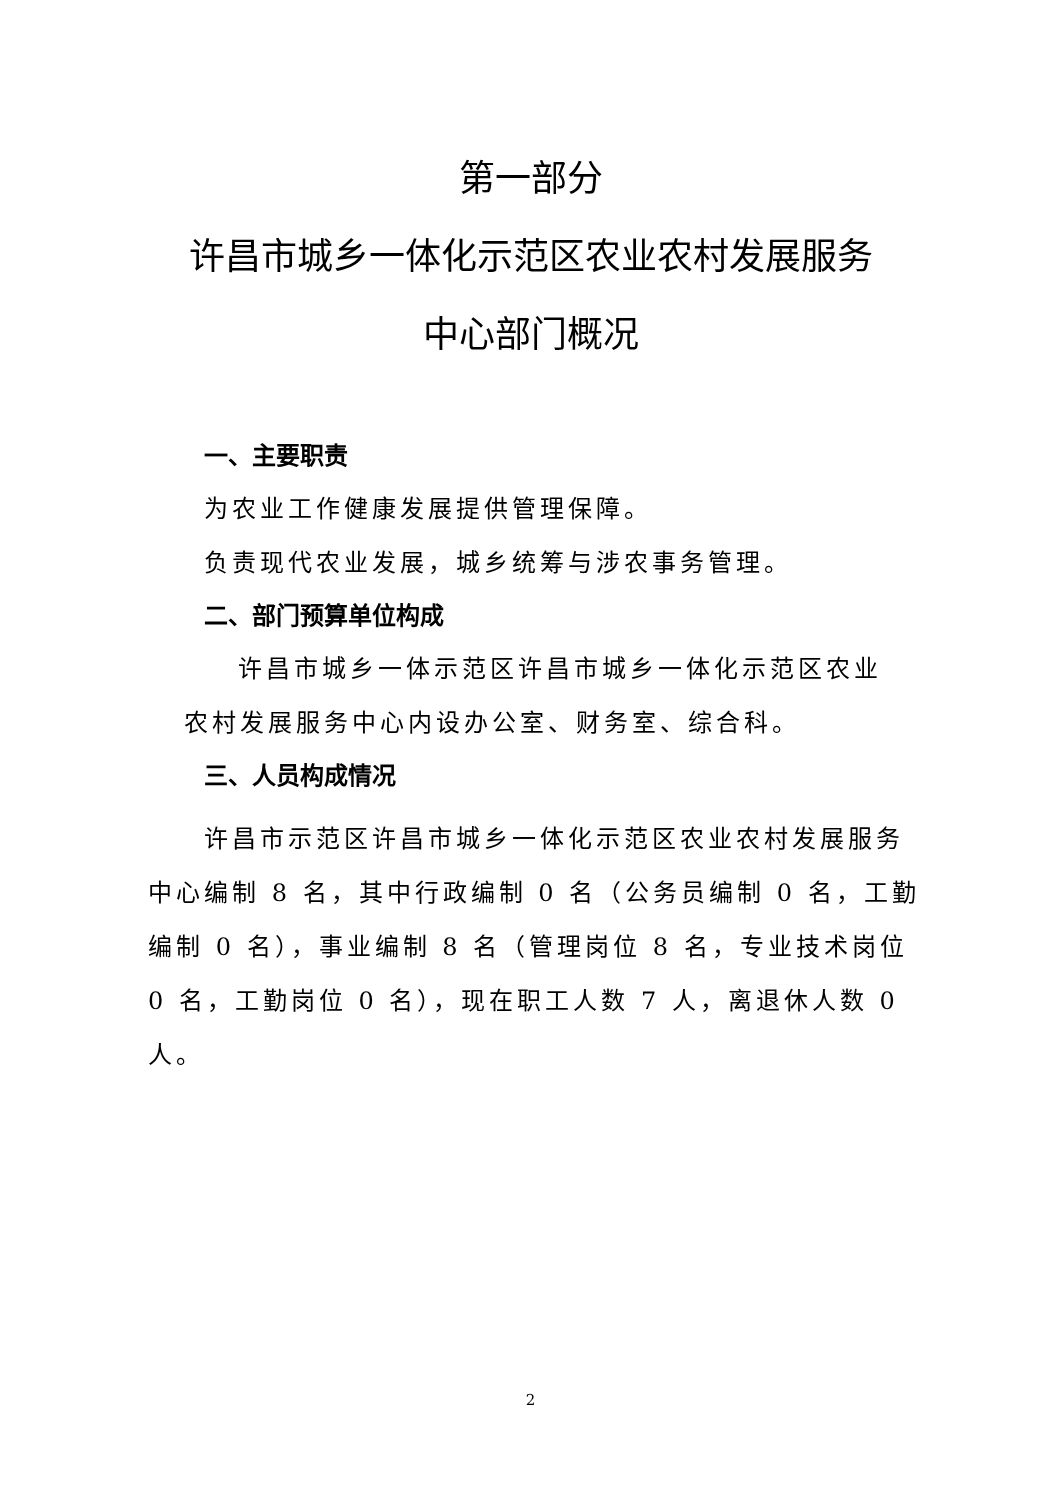第一部分
许昌市城乡一体化示范区农业农村发展服务
中心部门概况
一、主要职责
为农业工作健康发展提供管理保障。
负责现代农业发展，城乡统筹与涉农事务管理。
二、部门预算单位构成
许昌市城乡一体示范区许昌市城乡一体化示范区农业
农村发展服务中心内设办公室、财务室、综合科。
三、人员构成情况
许昌市示范区许昌市城乡一体化示范区农业农村发展服务
中心编制 8 名，其中行政编制 0 名（公务员编制 0 名，工勤编制 0 名），事业编制 8 名（管理岗位 8 名，专业技术岗位 0 名，工勤岗位 0 名），现在职工人数 7 人，离退休人数 0 人。
2